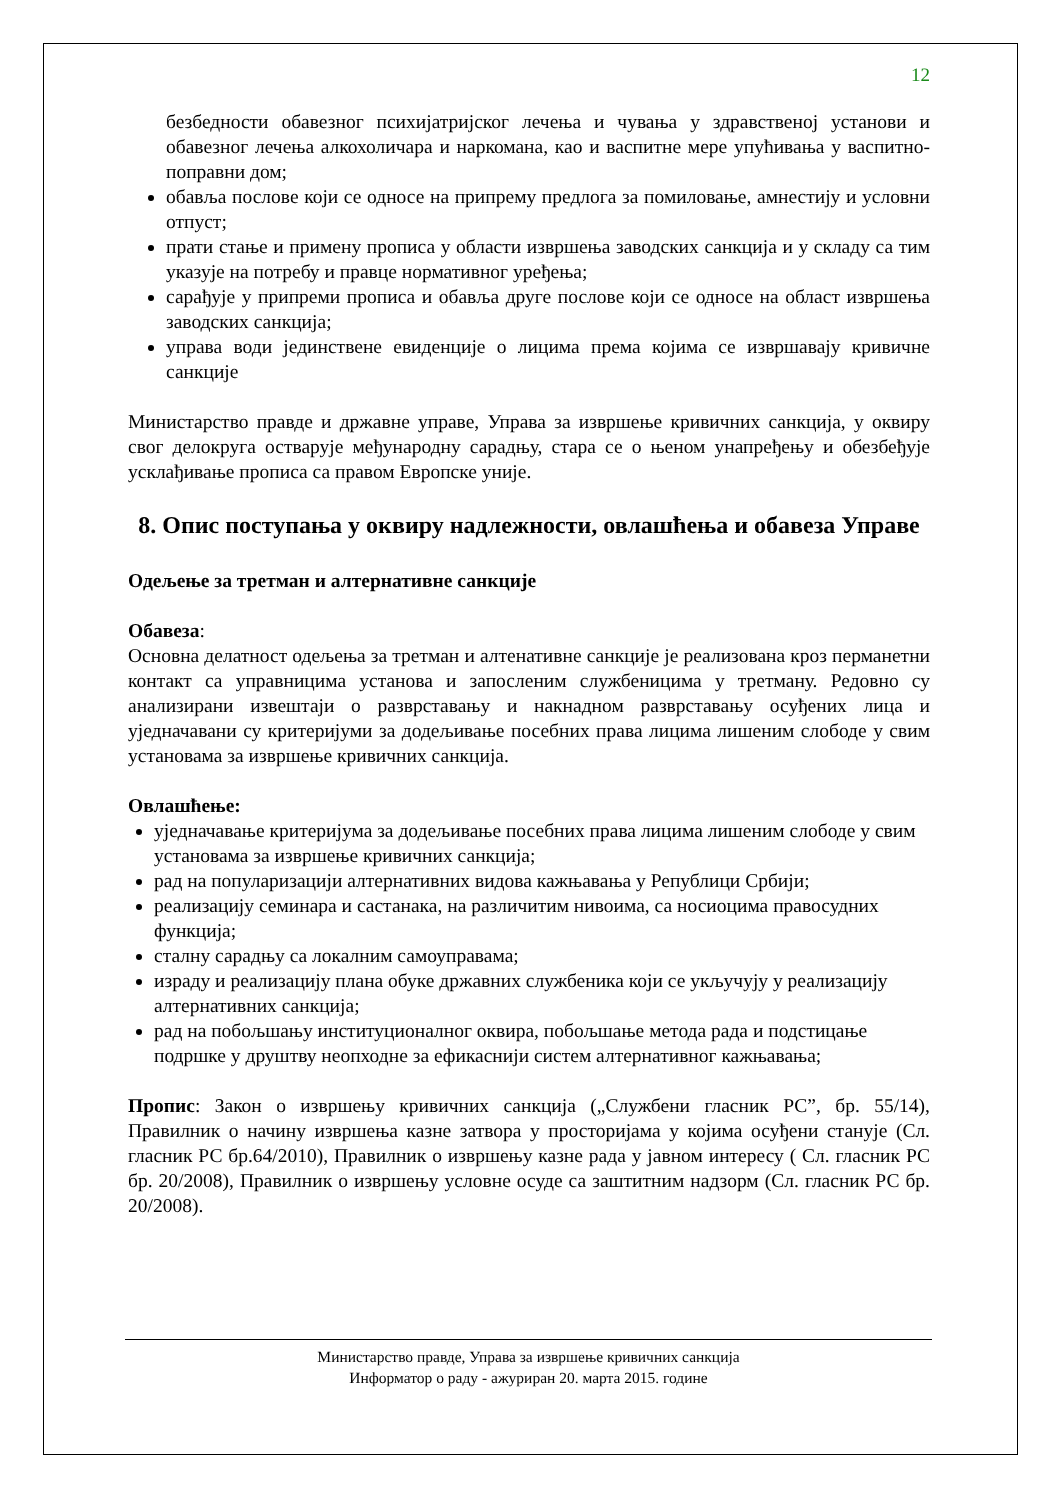12
безбедности обавезног психијатријског лечења и чувања у здравственој установи и обавезног лечења алкохоличара и наркомана, као и васпитне мере упућивања у васпитно-поправни дом;
обавља послове који се односе на припрему предлога за помиловање, амнестију и условни отпуст;
прати стање и примену прописа у области извршења заводских санкција и у складу са тим указује на потребу и правце нормативног уређења;
сарађује у припреми прописа и обавља друге послове који се односе на област извршења заводских санкција;
управа води јединствене евиденције о лицима према којима се извршавају кривичне санкције
Министарство правде и државне управе, Управа за извршење кривичних санкција, у оквиру свог делокруга остварује међународну сарадњу, стара се о њеном унапређењу и обезбеђује усклађивање прописа са правом Европске уније.
8. Опис поступања у оквиру надлежности, овлашћења и обавеза Управе
Одељење за третман и алтернативне санкције
Обавеза:
Основна делатност одељења за третман и алтенативне санкције је реализована кроз перманетни контакт са управницима установа и запосленим службеницима у третману. Редовно су анализирани извештаји о разврставању и накнадном разврставању осуђених лица и уједначавани су критеријуми за додељивање посебних права лицима лишеним слободе у свим установама за извршење кривичних санкција.
Овлашћење:
уједначавање критеријума за додељивање посебних права лицима лишеним слободе у свим установама за извршење кривичних санкција;
рад на популаризацији алтернативних видова кажњавања у Републици Србији;
реализацију семинара и састанака, на различитим нивоима, са носиоцима правосудних функција;
сталну сарадњу са локалним самоуправама;
израду и реализацију плана обуке државних службеника који се укључују у реализацију алтернативних санкција;
рад на побољшању институционалног оквира, побољшање метода рада и подстицање подршке у друштву неопходне за ефикаснији систем алтернативног кажњавања;
Пропис: Закон о извршењу кривичних санкција („Службени гласник РС”, бр. 55/14), Правилник о начину извршења казне затвора у просторијама у којима осуђени станује (Сл. гласник РС бр.64/2010), Правилник о извршењу казне рада у јавном интересу ( Сл. гласник РС бр. 20/2008), Правилник о извршењу условне осуде са заштитним надзорм (Сл. гласник РС бр. 20/2008).
Министарство правде, Управа за извршење кривичних санкција
Информатор о раду - ажуриран 20. марта 2015. године